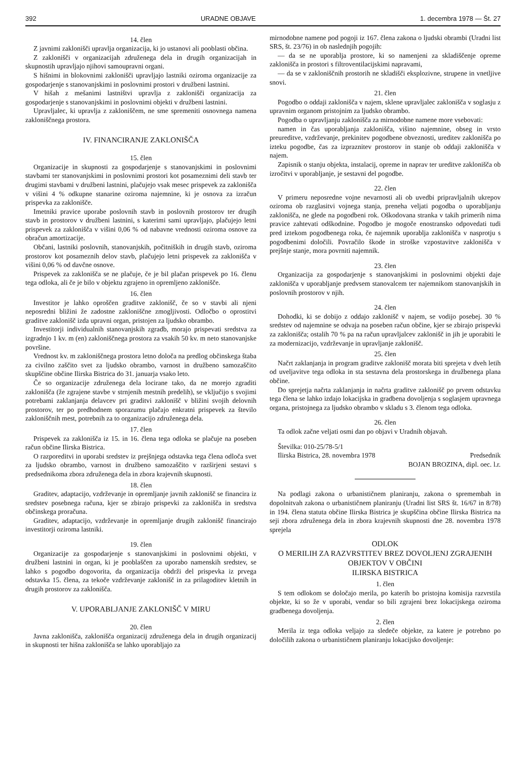392 URADNE OBJAVE 1. decembra 1978 — Št. 27
14. člen
Z javnimi zaklonišči upravlja organizacija, ki jo ustanovi ali pooblasti občina.
Z zaklonišči v organizacijah združenega dela in drugih organizacijah in skupnostih upravljajo njihovi samoupravni organi.
S hišnimi in blokovnimi zaklonišči upravljajo lastniki oziroma organizacije za gospodarjenje s stanovanjskimi in poslovnimi prostori v družbeni lastnini.
V hišah z mešanimi lastništvi upravlja z zaklonišči organizacija za gospodarjenje s stanovanjskimi in poslovnimi objekti v družbeni lastnini.
Upravljalec, ki upravlja z zakloniščem, ne sme spremeniti osnovnega namena zakloniščnega prostora.
IV. FINANCIRANJE ZAKLONIŠČA
15. člen
Organizacije in skupnosti za gospodarjenje s stanovanjskimi in poslovnimi stavbami ter stanovanjskimi in poslovnimi prostori kot posameznimi deli stavb ter drugimi stavbami v družbeni lastnini, plačujejo vsak mesec prispevek za zaklonišča v višini 4 % odkupne stanarine oziroma najemnine, ki je osnova za izračun prispevka za zaklonišče.
Imetniki pravice uporabe poslovnih stavb in poslovnih prostorov ter drugih stavb in prostorov v družbeni lastnini, s katerimi sami upravljajo, plačujejo letni prispevek za zaklonišča v višini 0,06 % od nabavne vrednosti oziroma osnove za obračun amortizacije.
Občani, lastniki poslovnih, stanovanjskih, počitniških in drugih stavb, oziroma prostorov kot posameznih delov stavb, plačujejo letni prispevek za zaklonišča v višini 0,06 % od davčne osnove.
Prispevek za zaklonišča se ne plačuje, če je bil plačan prispevek po 16. členu tega odloka, ali če je bilo v objektu zgrajeno in opremljeno zaklonišče.
16. člen
Investitor je lahko oproščen graditve zaklonišč, če so v stavbi ali njeni neposredni bližini že zadostne zakloniščne zmogljivosti. Odločbo o oprostitvi graditve zaklonišč izda upravni organ, pristojen za ljudsko obrambo.
Investitorji individualnih stanovanjskih zgradb, morajo prispevati sredstva za izgradnjo 1 kv. m (en) zakloniščnega prostora za vsakih 50 kv. m neto stanovanjske površine.
Vrednost kv. m zakloniščnega prostora letno določa na predlog občinskega štaba za civilno zaščito svet za ljudsko obrambo, varnost in družbeno samozaščito skupščine občine Ilirska Bistrica do 31. januarja vsako leto.
Če so organizacije združenega dela locirane tako, da ne morejo zgraditi zaklonišča (že zgrajene stavbe v strnjenih mestnih predelih), se vključijo s svojimi potrebami zaklanjanja delavcev pri graditvi zaklonišč v bližini svojih delovnih prostorov, ter po predhodnem sporazumu plačajo enkratni prispevek za število zakloniščnih mest, potrebnih za to organizacijo združenega dela.
17. člen
Prispevek za zaklonišča iz 15. in 16. člena tega odloka se plačuje na poseben račun občine Ilirska Bistrica.
O razporeditvi in uporabi sredstev iz prejšnjega odstavka tega člena odloča svet za ljudsko obrambo, varnost in družbeno samozaščito v razširjeni sestavi s predsednikoma zbora združenega dela in zbora krajevnih skupnosti.
18. člen
Graditev, adaptacijo, vzdrževanje in opremljanje javnih zaklonišč se financira iz sredstev posebnega računa, kjer se zbirajo prispevki za zaklonišča in sredstva občinskega proračuna.
Graditev, adaptacijo, vzdrževanje in opremljanje drugih zaklonišč financirajo investitorji oziroma lastniki.
19. člen
Organizacije za gospodarjenje s stanovanjskimi in poslovnimi objekti, v družbeni lastnini in organ, ki je pooblaščen za uporabo namenskih sredstev, se lahko s pogodbo dogovorita, da organizacija obdrži del prispevka iz prvega odstavka 15. člena, za tekoče vzdrževanje zaklonišč in za prilagoditev kletnih in drugih prostorov za zaklonišča.
V. UPORABLJANJE ZAKLONIŠČ V MIRU
20. člen
Javna zaklonišča, zaklonišča organizacij združenega dela in drugih organizacij in skupnosti ter hišna zaklonišča se lahko uporabljajo za
mirnodobne namene pod pogoji iz 167. člena zakona o ljudski obrambi (Uradni list SRS, št. 23/76) in ob naslednjih pogojih:
— da se ne uporablja prostore, ki so namenjeni za skladiščenje opreme zaklonišča in prostori s filtroventilacijskimi napravami,
— da se v zakloniščnih prostorih ne skladišči eksplozivne, strupene in vnetljive snovi.
21. člen
Pogodbo o oddaji zaklonišča v najem, sklene upravljalec zaklonišča v soglasju z upravnim organom pristojnim za ljudsko obrambo.
Pogodba o upravljanju zaklonišča za mirnodobne namene more vsebovati:
namen in čas uporabljanja zaklonišča, višino najemnine, obseg in vrsto preureditve, vzdrževanje, prekinitev pogodbene obveznosti, ureditev zaklonišča po izteku pogodbe, čas za izpraznitev prostorov in stanje ob oddaji zaklonišča v najem.
Zapisnik o stanju objekta, instalacij, opreme in naprav ter ureditve zaklonišča ob izročitvi v uporabljanje, je sestavni del pogodbe.
22. člen
V primeru neposredne vojne nevarnosti ali ob uvedbi pripravljalnih ukrepov oziroma ob razglasitvi vojnega stanja, preneha veljati pogodba o uporabljanju zaklonišča, ne glede na pogodbeni rok. Oškodovana stranka v takih primerih nima pravice zahtevati odškodnine. Pogodbo je mogoče enostransko odpovedati tudi pred iztekom pogodbenega roka, če najemnik uporablja zaklonišča v nasprotju s pogodbenimi določili. Povračilo škode in stroške vzpostavitve zaklonišča v prejšnje stanje, mora povrniti najemnik.
23. člen
Organizacija za gospodarjenje s stanovanjskimi in poslovnimi objekti daje zaklonišča v uporabljanje predvsem stanovalcem ter najemnikom stanovanjskih in poslovnih prostorov v njih.
24. člen
Dohodki, ki se dobijo z oddajo zaklonišč v najem, se vodijo posebej. 30 % sredstev od najemnine se odvaja na poseben račun občine, kjer se zbirajo prispevki za zaklonišča; ostalih 70 % pa na račun upravljalcev zaklonišč in jih je uporabiti le za modernizacijo, vzdrževanje in upravljanje zaklonišč.
25. člen
Načrt zaklanjanja in program graditve zaklonišč morata biti sprejeta v dveh letih od uveljavitve tega odloka in sta sestavna dela prostorskega in družbenega plana občine.
Do sprejetja načrta zaklanjanja in načrta graditve zaklonišč po prvem odstavku tega člena se lahko izdajo lokacijska in gradbena dovoljenja s soglasjem upravnega organa, pristojnega za ljudsko obrambo v skladu s 3. členom tega odloka.
26. člen
Ta odlok začne veljati osmi dan po objavi v Uradnih objavah.
Številka: 010-25/78-5/1
Ilirska Bistrica, 28. novembra 1978 Predsednik
BOJAN BROZINA, dipl. oec. l.r.
Na podlagi zakona o urbanističnem planiranju, zakona o spremembah in dopolnitvah zakona o urbanističnem planiranju (Uradni list SRS št. 16/67 in 8/78) in 194. člena statuta občine Ilirska Bistrica je skupščina občine Ilirska Bistrica na seji zbora združenega dela in zbora krajevnih skupnosti dne 28. novembra 1978 sprejela
ODLOK
O MERILIH ZA RAZVRSTITEV BREZ DOVOLJENJ ZGRAJENIH OBJEKTOV V OBČINI
ILIRSKA BISTRICA
1. člen
S tem odlokom se določajo merila, po katerih bo pristojna komisija razvrstila objekte, ki so že v uporabi, vendar so bili zgrajeni brez lokacijskega oziroma gradbenega dovoljenja.
2. člen
Merila iz tega odloka veljajo za sledeče objekte, za katere je potrebno po določilih zakona o urbanističnem planiranju lokacijsko dovoljenje: